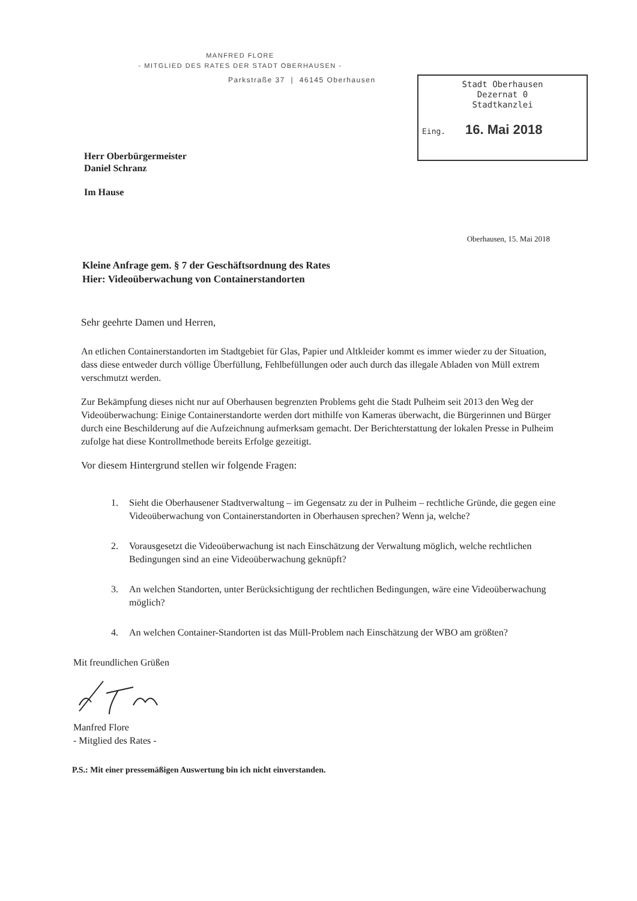MANFRED FLORE
- MITGLIED DES RATES DER STADT OBERHAUSEN -
Parkstraße 37 | 46145 Oberhausen
Stadt Oberhausen
Dezernat 0
Stadtkanzlei
Eing. 16. Mai 2018
Herr Oberbürgermeister
Daniel Schranz
Im Hause
Oberhausen, 15. Mai 2018
Kleine Anfrage gem. § 7 der Geschäftsordnung des Rates
Hier: Videoüberwachung von Containerstandorten
Sehr geehrte Damen und Herren,
An etlichen Containerstandorten im Stadtgebiet für Glas, Papier und Altkleider kommt es immer wieder zu der Situation, dass diese entweder durch völlige Überfüllung, Fehlbefüllungen oder auch durch das illegale Abladen von Müll extrem verschmutzt werden.
Zur Bekämpfung dieses nicht nur auf Oberhausen begrenzten Problems geht die Stadt Pulheim seit 2013 den Weg der Videoüberwachung: Einige Containerstandorte werden dort mithilfe von Kameras überwacht, die Bürgerinnen und Bürger durch eine Beschilderung auf die Aufzeichnung aufmerksam gemacht. Der Berichterstattung der lokalen Presse in Pulheim zufolge hat diese Kontrollmethode bereits Erfolge gezeitigt.
Vor diesem Hintergrund stellen wir folgende Fragen:
1. Sieht die Oberhausener Stadtverwaltung – im Gegensatz zu der in Pulheim – rechtliche Gründe, die gegen eine Videoüberwachung von Containerstandorten in Oberhausen sprechen? Wenn ja, welche?
2. Vorausgesetzt die Videoüberwachung ist nach Einschätzung der Verwaltung möglich, welche rechtlichen Bedingungen sind an eine Videoüberwachung geknüpft?
3. An welchen Standorten, unter Berücksichtigung der rechtlichen Bedingungen, wäre eine Videoüberwachung möglich?
4. An welchen Container-Standorten ist das Müll-Problem nach Einschätzung der WBO am größten?
Mit freundlichen Grüßen
Manfred Flore
- Mitglied des Rates -
P.S.: Mit einer pressemäßigen Auswertung bin ich nicht einverstanden.